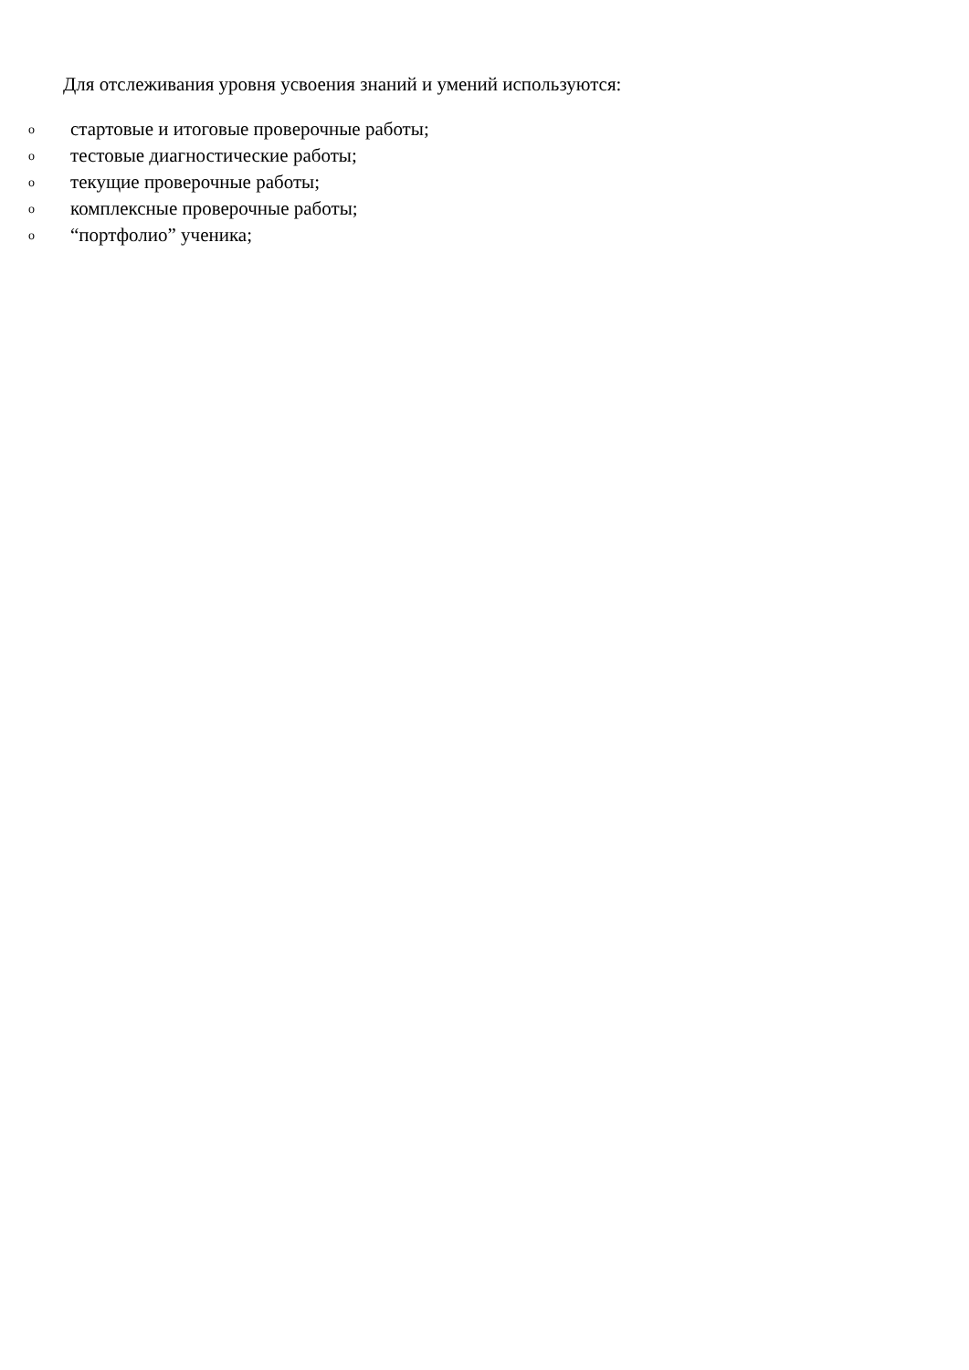Для отслеживания уровня усвоения знаний и умений используются:
oстартовые и итоговые проверочные работы;
oтестовые диагностические работы;
oтекущие проверочные работы;
oкомплексные проверочные работы;
o “портфолио” ученика;